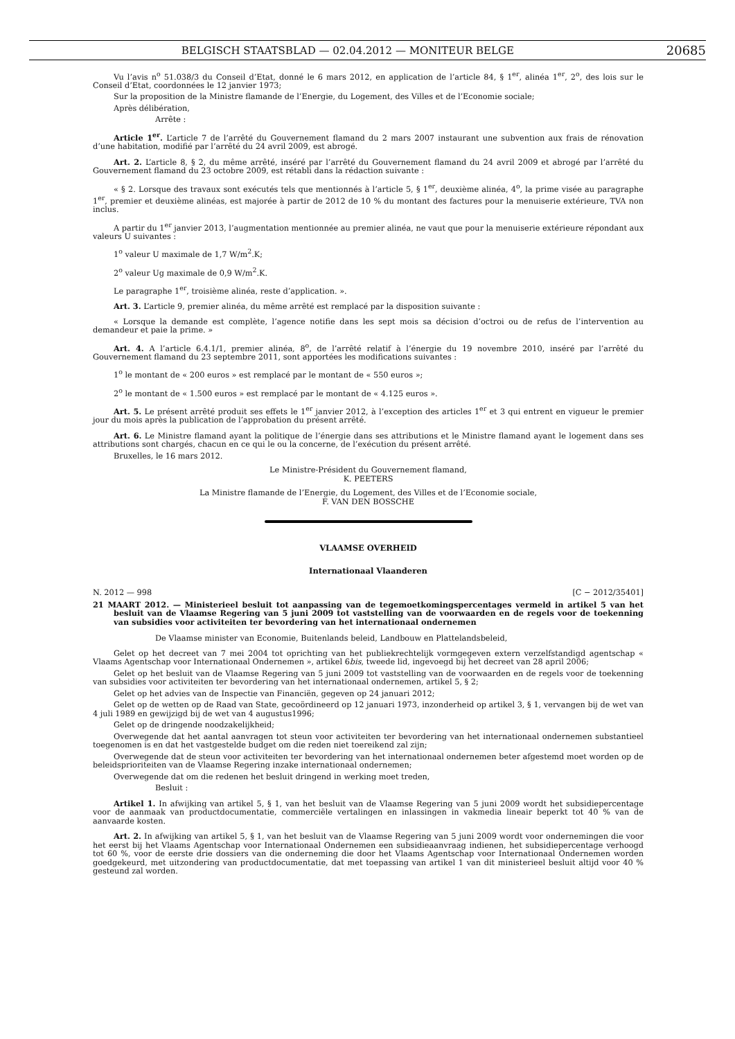BELGISCH STAATSBLAD — 02.04.2012 — MONITEUR BELGE 20685
Vu l’avis n<sup>o</sup> 51.038/3 du Conseil d’Etat, donné le 6 mars 2012, en application de l’article 84, § 1<sup>er</sup>, alinéa 1<sup>er</sup>, 2<sup>o</sup>, des lois sur le Conseil d’Etat, coordonnées le 12 janvier 1973;
Sur la proposition de la Ministre flamande de l’Energie, du Logement, des Villes et de l’Economie sociale;
Après délibération,
Arrête :
Article 1<sup>er</sup>. L’article 7 de l’arrêté du Gouvernement flamand du 2 mars 2007 instaurant une subvention aux frais de rénovation d’une habitation, modifié par l’arrêté du 24 avril 2009, est abrogé.
Art. 2. L’article 8, § 2, du même arrêté, inséré par l’arrêté du Gouvernement flamand du 24 avril 2009 et abrogé par l’arrêté du Gouvernement flamand du 23 octobre 2009, est rétabli dans la rédaction suivante :
« § 2. Lorsque des travaux sont exécutés tels que mentionnés à l’article 5, § 1<sup>er</sup>, deuxième alinéa, 4<sup>o</sup>, la prime visée au paragraphe 1<sup>er</sup>, premier et deuxième alinéas, est majorée à partir de 2012 de 10 % du montant des factures pour la menuiserie extérieure, TVA non inclus.
A partir du 1<sup>er</sup> janvier 2013, l’augmentation mentionnée au premier alinéa, ne vaut que pour la menuiserie extérieure répondant aux valeurs U suivantes :
1<sup>o</sup> valeur U maximale de 1,7 W/m<sup>2</sup>.K;
2<sup>o</sup> valeur Ug maximale de 0,9 W/m<sup>2</sup>.K.
Le paragraphe 1<sup>er</sup>, troisième alinéa, reste d’application. ».
Art. 3. L’article 9, premier alinéa, du même arrêté est remplacé par la disposition suivante :
« Lorsque la demande est complète, l’agence notifie dans les sept mois sa décision d’octroi ou de refus de l’intervention au demandeur et paie la prime. »
Art. 4. A l’article 6.4.1/1, premier alinéa, 8<sup>o</sup>, de l’arrêté relatif à l’énergie du 19 novembre 2010, inséré par l’arrêté du Gouvernement flamand du 23 septembre 2011, sont apportées les modifications suivantes :
1<sup>o</sup> le montant de « 200 euros » est remplacé par le montant de « 550 euros »;
2<sup>o</sup> le montant de « 1.500 euros » est remplacé par le montant de « 4.125 euros ».
Art. 5. Le présent arrêté produit ses effets le 1<sup>er</sup> janvier 2012, à l’exception des articles 1<sup>er</sup> et 3 qui entrent en vigueur le premier jour du mois après la publication de l’approbation du présent arrêté.
Art. 6. Le Ministre flamand ayant la politique de l’énergie dans ses attributions et le Ministre flamand ayant le logement dans ses attributions sont chargés, chacun en ce qui le ou la concerne, de l’exécution du présent arrêté.
Bruxelles, le 16 mars 2012.
Le Ministre-Président du Gouvernement flamand,
K. PEETERS
La Ministre flamande de l’Energie, du Logement, des Villes et de l’Economie sociale,
F. VAN DEN BOSSCHE
VLAAMSE OVERHEID
Internationaal Vlaanderen
N. 2012 — 998 [C − 2012/35401]
21 MAART 2012. — Ministerieel besluit tot aanpassing van de tegemoetkomingspercentages vermeld in artikel 5 van het besluit van de Vlaamse Regering van 5 juni 2009 tot vaststelling van de voorwaarden en de regels voor de toekenning van subsidies voor activiteiten ter bevordering van het internationaal ondernemen
De Vlaamse minister van Economie, Buitenlands beleid, Landbouw en Plattelandsbeleid,
Gelet op het decreet van 7 mei 2004 tot oprichting van het publiekrechtelijk vormgegeven extern verzelfstandigd agentschap « Vlaams Agentschap voor Internationaal Ondernemen », artikel 6bis, tweede lid, ingevoegd bij het decreet van 28 april 2006;
Gelet op het besluit van de Vlaamse Regering van 5 juni 2009 tot vaststelling van de voorwaarden en de regels voor de toekenning van subsidies voor activiteiten ter bevordering van het internationaal ondernemen, artikel 5, § 2;
Gelet op het advies van de Inspectie van Financiën, gegeven op 24 januari 2012;
Gelet op de wetten op de Raad van State, gecoördineerd op 12 januari 1973, inzonderheid op artikel 3, § 1, vervangen bij de wet van 4 juli 1989 en gewijzigd bij de wet van 4 augustus1996;
Gelet op de dringende noodzakelijkheid;
Overwegende dat het aantal aanvragen tot steun voor activiteiten ter bevordering van het internationaal ondernemen substantieel toegenomen is en dat het vastgestelde budget om die reden niet toereikend zal zijn;
Overwegende dat de steun voor activiteiten ter bevordering van het internationaal ondernemen beter afgestemd moet worden op de beleidsprioriteiten van de Vlaamse Regering inzake internationaal ondernemen;
Overwegende dat om die redenen het besluit dringend in werking moet treden,
Besluit :
Artikel 1. In afwijking van artikel 5, § 1, van het besluit van de Vlaamse Regering van 5 juni 2009 wordt het subsidiepercentage voor de aanmaak van productdocumentatie, commerciële vertalingen en inlassingen in vakmedia lineair beperkt tot 40 % van de aanvaarde kosten.
Art. 2. In afwijking van artikel 5, § 1, van het besluit van de Vlaamse Regering van 5 juni 2009 wordt voor ondernemingen die voor het eerst bij het Vlaams Agentschap voor Internationaal Ondernemen een subsidieaanvraag indienen, het subsidiepercentage verhoogd tot 60 %, voor de eerste drie dossiers van die onderneming die door het Vlaams Agentschap voor Internationaal Ondernemen worden goedgekeurd, met uitzondering van productdocumentatie, dat met toepassing van artikel 1 van dit ministerieel besluit altijd voor 40 % gesteund zal worden.